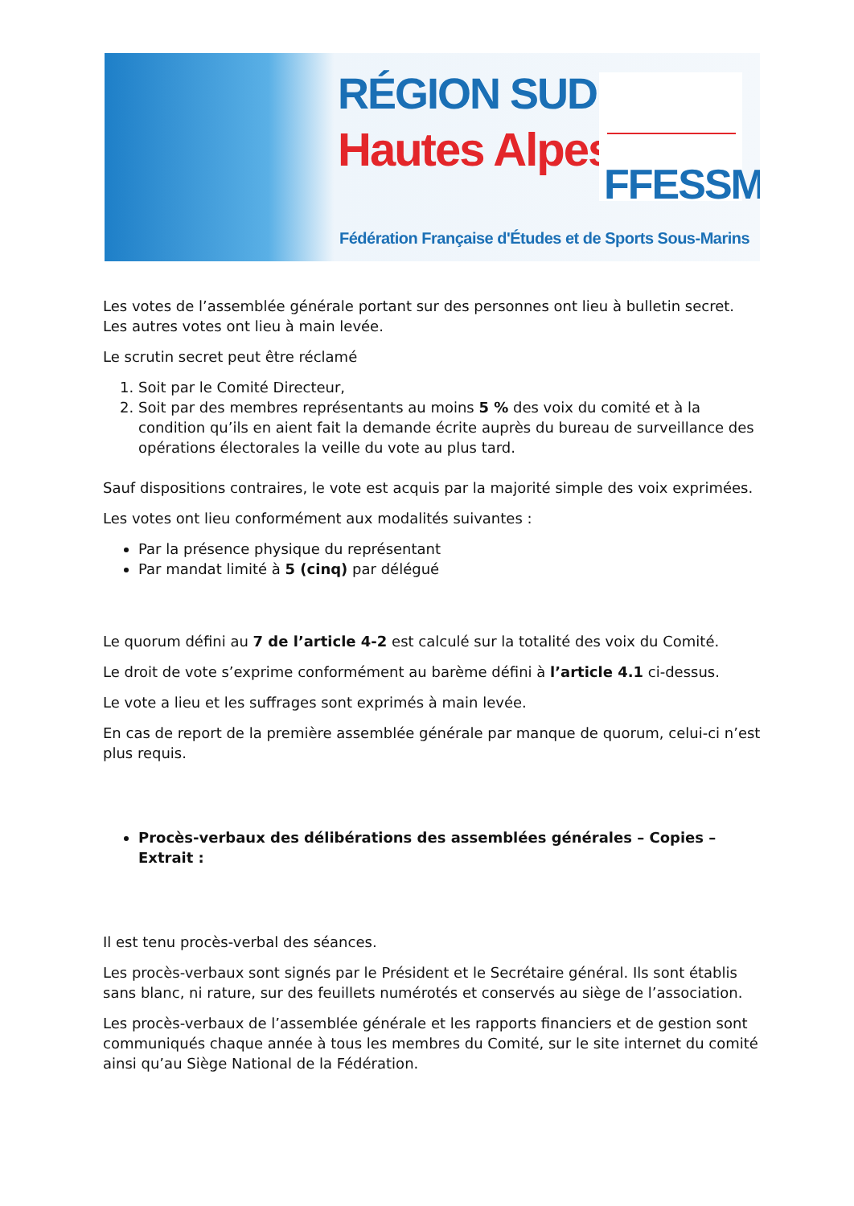RÉGION SUD
Hautes Alpes
FFESSM
Fédération Française d'Études et de Sports Sous-Marins
Les votes de l’assemblée générale portant sur des personnes ont lieu à bulletin secret. Les autres votes ont lieu à main levée.
Le scrutin secret peut être réclamé
1. Soit par le Comité Directeur,
2. Soit par des membres représentants au moins 5 % des voix du comité et à la condition qu’ils en aient fait la demande écrite auprès du bureau de surveillance des opérations électorales la veille du vote au plus tard.
Sauf dispositions contraires, le vote est acquis par la majorité simple des voix exprimées.
Les votes ont lieu conformément aux modalités suivantes :
Par la présence physique du représentant
Par mandat limité à 5 (cinq) par délégué
Le quorum défini au 7 de l’article 4-2 est calculé sur la totalité des voix du Comité.
Le droit de vote s’exprime conformément au barème défini à l’article 4.1 ci-dessus.
Le vote a lieu et les suffrages sont exprimés à main levée.
En cas de report de la première assemblée générale par manque de quorum, celui-ci n’est plus requis.
Procès-verbaux des délibérations des assemblées générales – Copies –Extrait :
Il est tenu procès-verbal des séances.
Les procès-verbaux sont signés par le Président et le Secrétaire général. Ils sont établis sans blanc, ni rature, sur des feuillets numérotés et conservés au siège de l’association.
Les procès-verbaux de l’assemblée générale et les rapports financiers et de gestion sont communiqués chaque année à tous les membres du Comité, sur le site internet du comité ainsi qu’au Siège National de la Fédération.